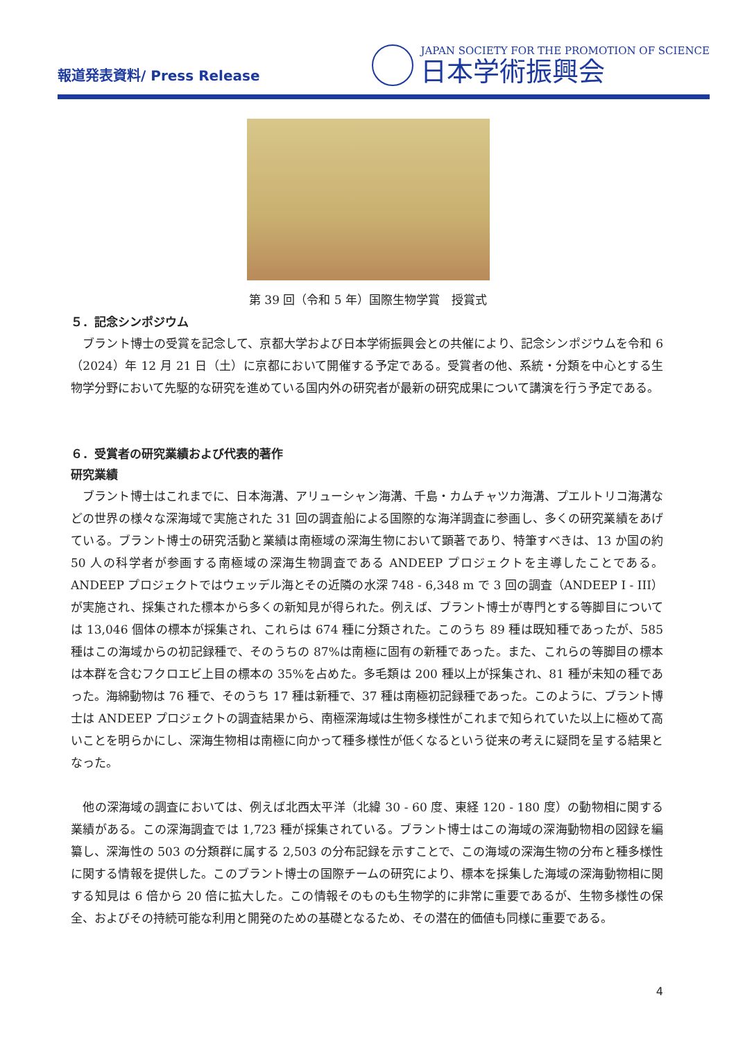報道発表資料/ Press Release
JAPAN SOCIETY FOR THE PROMOTION OF SCIENCE
日本学術振興会
第 39 回（令和 5 年）国際生物学賞　授賞式
５．記念シンポジウム
　ブラント博士の受賞を記念して、京都大学および日本学術振興会との共催により、記念シンポジウムを令和 6（2024）年 12 月 21 日（土）に京都において開催する予定である。受賞者の他、系統・分類を中心とする生物学分野において先駆的な研究を進めている国内外の研究者が最新の研究成果について講演を行う予定である。
６．受賞者の研究業績および代表的著作
研究業績
　ブラント博士はこれまでに、日本海溝、アリューシャン海溝、千島・カムチャツカ海溝、プエルトリコ海溝などの世界の様々な深海域で実施された 31 回の調査船による国際的な海洋調査に参画し、多くの研究業績をあげている。ブラント博士の研究活動と業績は南極域の深海生物において顕著であり、特筆すべきは、13 か国の約 50 人の科学者が参画する南極域の深海生物調査である ANDEEP プロジェクトを主導したことである。ANDEEP プロジェクトではウェッデル海とその近隣の水深 748 - 6,348 m で 3 回の調査（ANDEEP I - III）が実施され、採集された標本から多くの新知見が得られた。例えば、ブラント博士が専門とする等脚目については 13,046 個体の標本が採集され、これらは 674 種に分類された。このうち 89 種は既知種であったが、585 種はこの海域からの初記録種で、そのうちの 87%は南極に固有の新種であった。また、これらの等脚目の標本は本群を含むフクロエビ上目の標本の 35%を占めた。多毛類は 200 種以上が採集され、81 種が未知の種であった。海綿動物は 76 種で、そのうち 17 種は新種で、37 種は南極初記録種であった。このように、ブラント博士は ANDEEP プロジェクトの調査結果から、南極深海域は生物多様性がこれまで知られていた以上に極めて高いことを明らかにし、深海生物相は南極に向かって種多様性が低くなるという従来の考えに疑問を呈する結果となった。
　他の深海域の調査においては、例えば北西太平洋（北緯 30 - 60 度、東経 120 - 180 度）の動物相に関する業績がある。この深海調査では 1,723 種が採集されている。ブラント博士はこの海域の深海動物相の図録を編纂し、深海性の 503 の分類群に属する 2,503 の分布記録を示すことで、この海域の深海生物の分布と種多様性に関する情報を提供した。このブラント博士の国際チームの研究により、標本を採集した海域の深海動物相に関する知見は 6 倍から 20 倍に拡大した。この情報そのものも生物学的に非常に重要であるが、生物多様性の保全、およびその持続可能な利用と開発のための基礎となるため、その潜在的価値も同様に重要である。
4